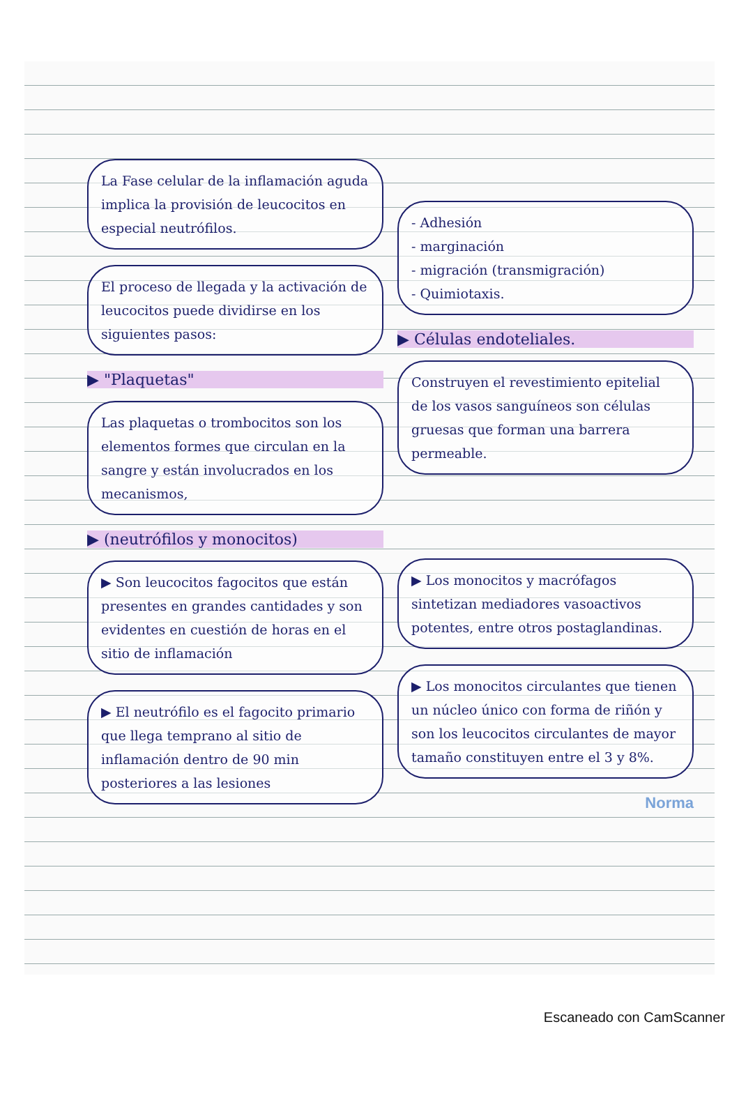La Fase celular de la inflamación aguda implica la provisión de leucocitos en especial neutrófilos.
El proceso de llegada y la activación de leucocitos puede dividirse en los siguientes pasos:
▶ "Plaquetas"
Las plaquetas o trombocitos son los elementos formes que circulan en la sangre y están involucrados en los mecanismos,
▶ (neutrófilos y monocitos)
▶ Son leucocitos fagocitos que están presentes en grandes cantidades y son evidentes en cuestión de horas en el sitio de inflamación
▶ El neutrófilo es el fagocito primario que llega temprano al sitio de inflamación dentro de 90 min posteriores a las lesiones
- Adhesión
- marginación
- migración (transmigración)
- Quimiotaxis.
▶ Células endoteliales.
Construyen el revestimiento epitelial de los vasos sanguíneos son células gruesas que forman una barrera permeable.
▶ Los monocitos y macrófagos sintetizan mediadores vasoactivos potentes, entre otros postaglandinas.
▶ Los monocitos circulantes que tienen un núcleo único con forma de riñón y son los leucocitos circulantes de mayor tamaño constituyen entre el 3 y 8%.
Norma
Escaneado con CamScanner